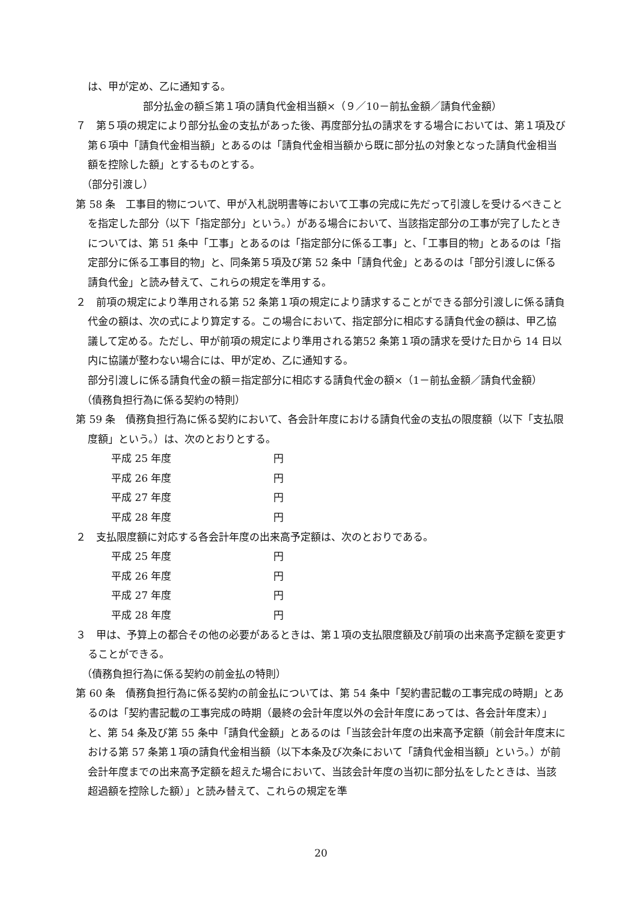は、甲が定め、乙に通知する。
部分払金の額≦第１項の請負代金相当額×（９／10－前払金額／請負代金額）
７　第５項の規定により部分払金の支払があった後、再度部分払の請求をする場合においては、第１項及び第６項中「請負代金相当額」とあるのは「請負代金相当額から既に部分払の対象となった請負代金相当額を控除した額」とするものとする。
（部分引渡し）
第 58 条　工事目的物について、甲が入札説明書等において工事の完成に先だって引渡しを受けるべきことを指定した部分（以下「指定部分」という。）がある場合において、当該指定部分の工事が完了したときについては、第 51 条中「工事」とあるのは「指定部分に係る工事」と、「工事目的物」とあるのは「指定部分に係る工事目的物」と、同条第５項及び第 52 条中「請負代金」とあるのは「部分引渡しに係る請負代金」と読み替えて、これらの規定を準用する。
２　前項の規定により準用される第 52 条第１項の規定により請求することができる部分引渡しに係る請負代金の額は、次の式により算定する。この場合において、指定部分に相応する請負代金の額は、甲乙協議して定める。ただし、甲が前項の規定により準用される第52 条第１項の請求を受けた日から 14 日以内に協議が整わない場合には、甲が定め、乙に通知する。
部分引渡しに係る請負代金の額＝指定部分に相応する請負代金の額×（1－前払金額／請負代金額）
（債務負担行為に係る契約の特則）
第 59 条　債務負担行為に係る契約において、各会計年度における請負代金の支払の限度額（以下「支払限度額」という。）は、次のとおりとする。
平成 25 年度 円
平成 26 年度 円
平成 27 年度 円
平成 28 年度 円
２　支払限度額に対応する各会計年度の出来高予定額は、次のとおりである。
平成 25 年度 円
平成 26 年度 円
平成 27 年度 円
平成 28 年度 円
３　甲は、予算上の都合その他の必要があるときは、第１項の支払限度額及び前項の出来高予定額を変更することができる。
（債務負担行為に係る契約の前金払の特則）
第 60 条　債務負担行為に係る契約の前金払については、第 54 条中「契約書記載の工事完成の時期」とあるのは「契約書記載の工事完成の時期（最終の会計年度以外の会計年度にあっては、各会計年度末）」と、第 54 条及び第 55 条中「請負代金額」とあるのは「当該会計年度の出来高予定額（前会計年度末における第 57 条第１項の請負代金相当額（以下本条及び次条において「請負代金相当額」という。）が前会計年度までの出来高予定額を超えた場合において、当該会計年度の当初に部分払をしたときは、当該超過額を控除した額）」と読み替えて、これらの規定を準
20